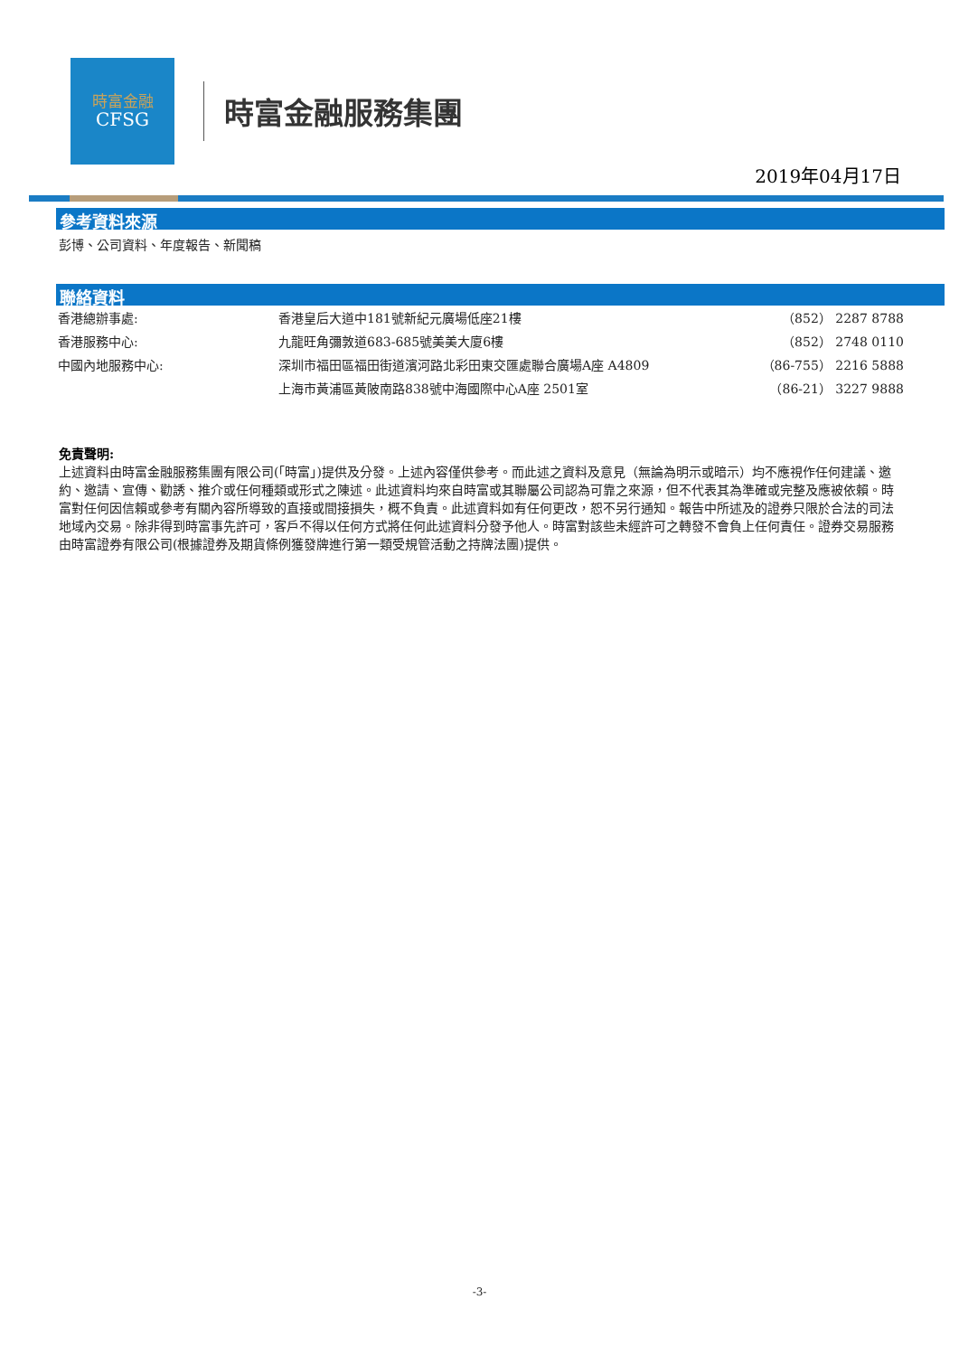時富金融
CFSG
時富金融服務集團
2019年04月17日
參考資料來源
彭博、公司資料、年度報告、新聞稿
聯絡資料
| 香港總辦事處: | 香港皇后大道中181號新紀元廣場低座21樓 | （852） 2287 8788 |
| 香港服務中心: | 九龍旺角彌敦道683-685號美美大廈6樓 | （852） 2748 0110 |
| 中國內地服務中心: | 深圳市福田區福田街道濱河路北彩田東交匯處聯合廣場A座 A4809 | （86-755） 2216 5888 |
| | 上海市黃浦區黃陂南路838號中海國際中心A座 2501室 | （86-21） 3227 9888 |
免責聲明:
上述資料由時富金融服務集團有限公司(「時富」)提供及分發。上述內容僅供參考。而此述之資料及意見（無論為明示或暗示）均不應視作任何建議、邀約、邀請、宣傳、勸誘、推介或任何種類或形式之陳述。此述資料均來自時富或其聯屬公司認為可靠之來源，但不代表其為準確或完整及應被依賴。時富對任何因信賴或參考有關內容所導致的直接或間接損失，概不負責。此述資料如有任何更改，恕不另行通知。報告中所述及的證券只限於合法的司法地域內交易。除非得到時富事先許可，客戶不得以任何方式將任何此述資料分發予他人。時富對該些未經許可之轉發不會負上任何責任。證券交易服務由時富證券有限公司(根據證券及期貨條例獲發牌進行第一類受規管活動之持牌法團)提供。
-3-